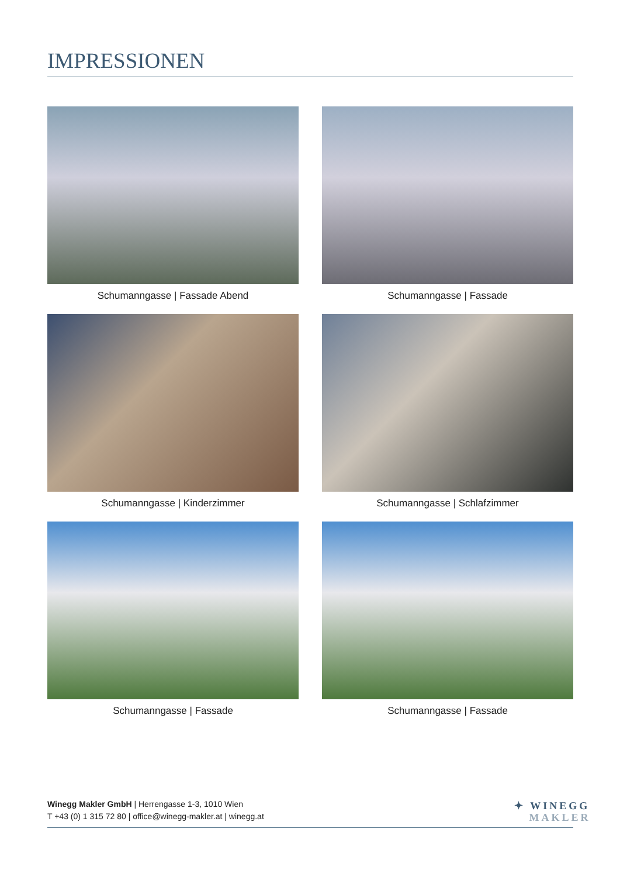IMPRESSIONEN
Schumanngasse | Fassade Abend
Schumanngasse | Fassade
Schumanngasse | Kinderzimmer
Schumanngasse | Schlafzimmer
Schumanngasse | Fassade
Schumanngasse | Fassade
Winegg Makler GmbH | Herrengasse 1-3, 1010 Wien
T +43 (0) 1 315 72 80 | office@winegg-makler.at | winegg.at
✦ WINEGG
MAKLER